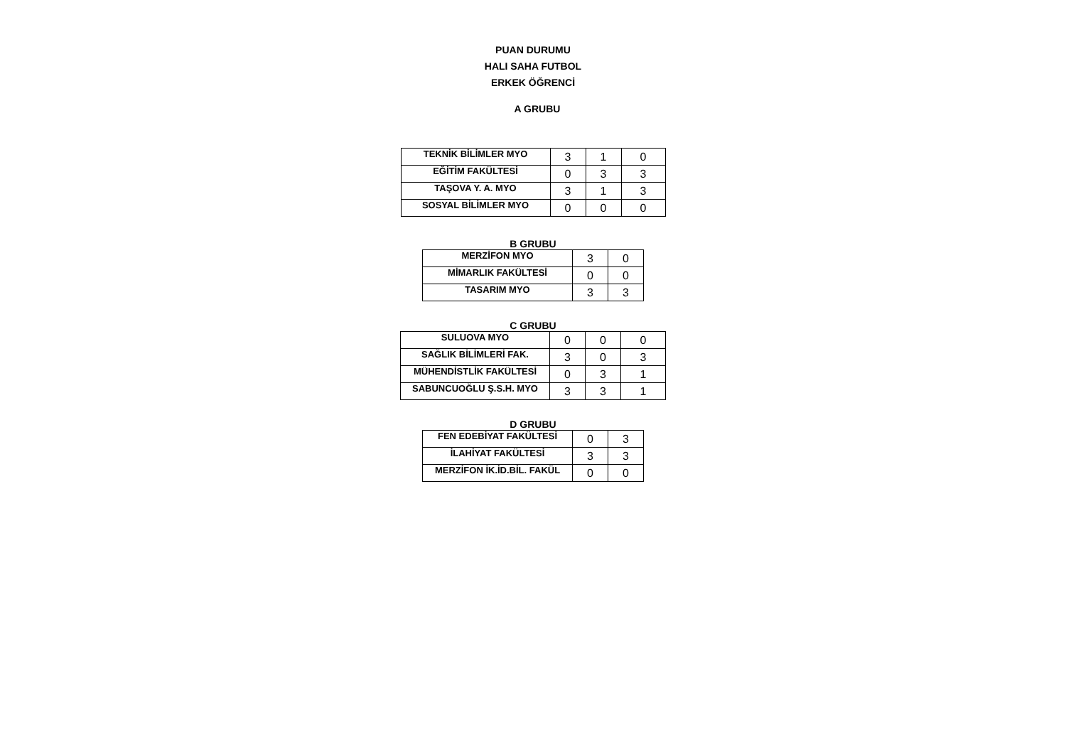PUAN DURUMU
HALI SAHA FUTBOL
ERKEK ÖĞRENCİ
A GRUBU
| TEKNİK BİLİMLER MYO | 3 | 1 | 0 |
| EĞİTİM FAKÜLTESİ | 0 | 3 | 3 |
| TAŞOVA Y. A. MYO | 3 | 1 | 3 |
| SOSYAL BİLİMLER MYO | 0 | 0 | 0 |
B GRUBU
| MERZİFON MYO | 3 | 0 |
| MİMARLIK FAKÜLTESİ | 0 | 0 |
| TASARIM MYO | 3 | 3 |
C GRUBU
| SULUOVA MYO | 0 | 0 | 0 |
| SAĞLIK BİLİMLERİ FAK. | 3 | 0 | 3 |
| MÜHENDİSTLİK FAKÜLTESİ | 0 | 3 | 1 |
| SABUNCUOĞLU Ş.S.H. MYO | 3 | 3 | 1 |
D GRUBU
| FEN EDEBİYAT FAKÜLTESİ | 0 | 3 |
| İLAHİYAT FAKÜLTESİ | 3 | 3 |
| MERZİFON İK.İD.BİL. FAKÜL | 0 | 0 |